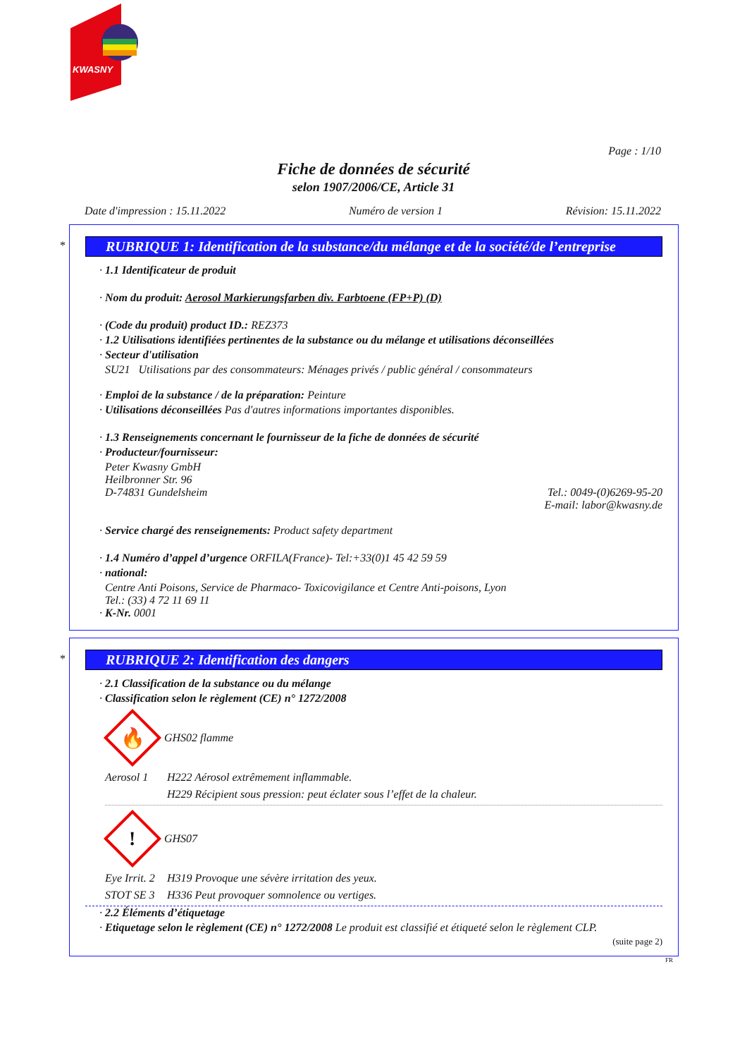KWASNY
Page : 1/10
Fiche de données de sécurité
selon 1907/2006/CE, Article 31
Date d'impression : 15.11.2022 Numéro de version 1 Révision: 15.11.2022
*
RUBRIQUE 1: Identification de la substance/du mélange et de la société/de l’entreprise
· 1.1 Identificateur de produit
· Nom du produit: Aerosol Markierungsfarben div. Farbtoene (FP+P) (D)
· (Code du produit) product ID.: REZ373
· 1.2 Utilisations identifiées pertinentes de la substance ou du mélange et utilisations déconseillées
· Secteur d'utilisation
SU21 Utilisations par des consommateurs: Ménages privés / public général / consommateurs
· Emploi de la substance / de la préparation: Peinture
· Utilisations déconseillées Pas d'autres informations importantes disponibles.
· 1.3 Renseignements concernant le fournisseur de la fiche de données de sécurité
· Producteur/fournisseur:
Peter Kwasny GmbH
Heilbronner Str. 96
D-74831 Gundelsheim Tel.: 0049-(0)6269-95-20
E-mail: labor@kwasny.de
· Service chargé des renseignements: Product safety department
· 1.4 Numéro d’appel d’urgence ORFILA(France)- Tel:+33(0)1 45 42 59 59
· national:
Centre Anti Poisons, Service de Pharmaco- Toxicovigilance et Centre Anti-poisons, Lyon
Tel.: (33) 4 72 11 69 11
· K-Nr. 0001
*
RUBRIQUE 2: Identification des dangers
· 2.1 Classification de la substance ou du mélange
· Classification selon le règlement (CE) n° 1272/2008
🔥
GHS02 flamme
Aerosol 1 H222 Aérosol extrêmement inflammable.
H229 Récipient sous pression: peut éclater sous l’effet de la chaleur.
!
GHS07
Eye Irrit. 2 H319 Provoque une sévère irritation des yeux.
STOT SE 3 H336 Peut provoquer somnolence ou vertiges.
· 2.2 Éléments d’étiquetage
· Etiquetage selon le règlement (CE) n° 1272/2008 Le produit est classifié et étiqueté selon le règlement CLP.
(suite page 2)
FR